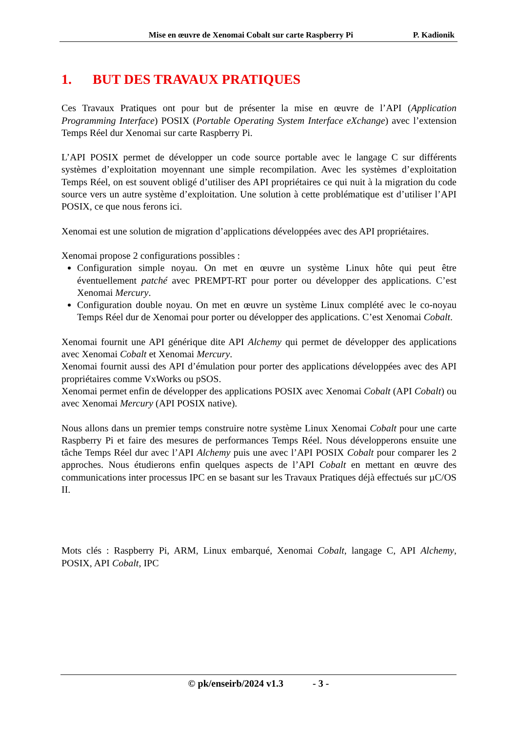Mise en œuvre de Xenomai Cobalt sur carte Raspberry Pi
P. Kadionik
1. BUT DES TRAVAUX PRATIQUES
Ces Travaux Pratiques ont pour but de présenter la mise en œuvre de l’API (Application Programming Interface) POSIX (Portable Operating System Interface eXchange) avec l’extension Temps Réel dur Xenomai sur carte Raspberry Pi.
L’API POSIX permet de développer un code source portable avec le langage C sur différents systèmes d’exploitation moyennant une simple recompilation. Avec les systèmes d’exploitation Temps Réel, on est souvent obligé d’utiliser des API propriétaires ce qui nuit à la migration du code source vers un autre système d’exploitation. Une solution à cette problématique est d’utiliser l’API POSIX, ce que nous ferons ici.
Xenomai est une solution de migration d’applications développées avec des API propriétaires.
Xenomai propose 2 configurations possibles :
Configuration simple noyau. On met en œuvre un système Linux hôte qui peut être éventuellement patché avec PREMPT-RT pour porter ou développer des applications. C’est Xenomai Mercury.
Configuration double noyau. On met en œuvre un système Linux complété avec le co-noyau Temps Réel dur de Xenomai pour porter ou développer des applications. C’est Xenomai Cobalt.
Xenomai fournit une API générique dite API Alchemy qui permet de développer des applications avec Xenomai Cobalt et Xenomai Mercury.
Xenomai fournit aussi des API d’émulation pour porter des applications développées avec des API propriétaires comme VxWorks ou pSOS.
Xenomai permet enfin de développer des applications POSIX avec Xenomai Cobalt (API Cobalt) ou avec Xenomai Mercury (API POSIX native).
Nous allons dans un premier temps construire notre système Linux Xenomai Cobalt pour une carte Raspberry Pi et faire des mesures de performances Temps Réel. Nous développerons ensuite une tâche Temps Réel dur avec l’API Alchemy puis une avec l’API POSIX Cobalt pour comparer les 2 approches. Nous étudierons enfin quelques aspects de l’API Cobalt en mettant en œuvre des communications inter processus IPC en se basant sur les Travaux Pratiques déjà effectués sur µC/OS II.
Mots clés : Raspberry Pi, ARM, Linux embarqué, Xenomai Cobalt, langage C, API Alchemy, POSIX, API Cobalt, IPC
© pk/enseirb/2024 v1.3 - 3 -